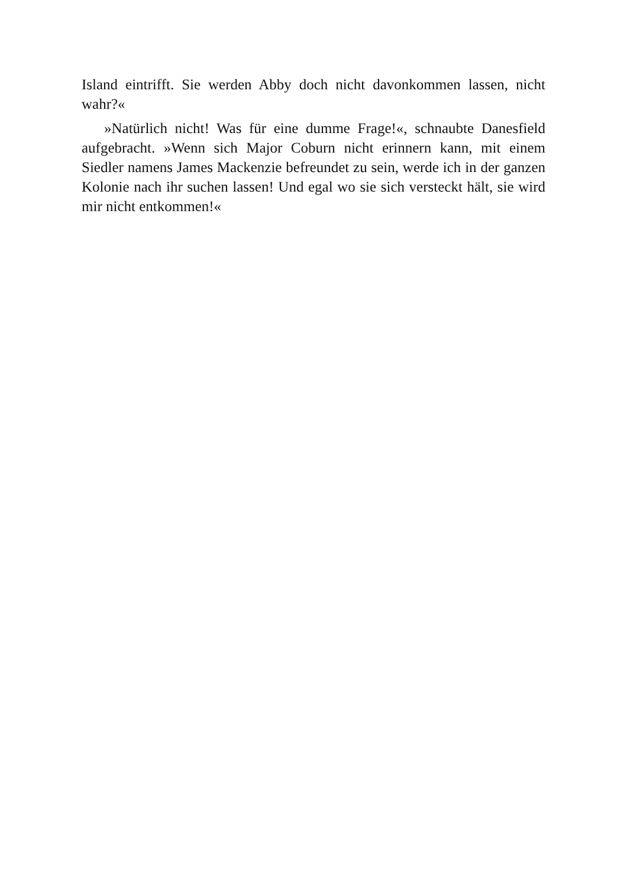Island eintrifft. Sie werden Abby doch nicht davonkommen lassen, nicht wahr?«
»Natürlich nicht! Was für eine dumme Frage!«, schnaubte Danesfield aufgebracht. »Wenn sich Major Coburn nicht erinnern kann, mit einem Siedler namens James Mackenzie befreundet zu sein, werde ich in der ganzen Kolonie nach ihr suchen lassen! Und egal wo sie sich versteckt hält, sie wird mir nicht entkommen!«